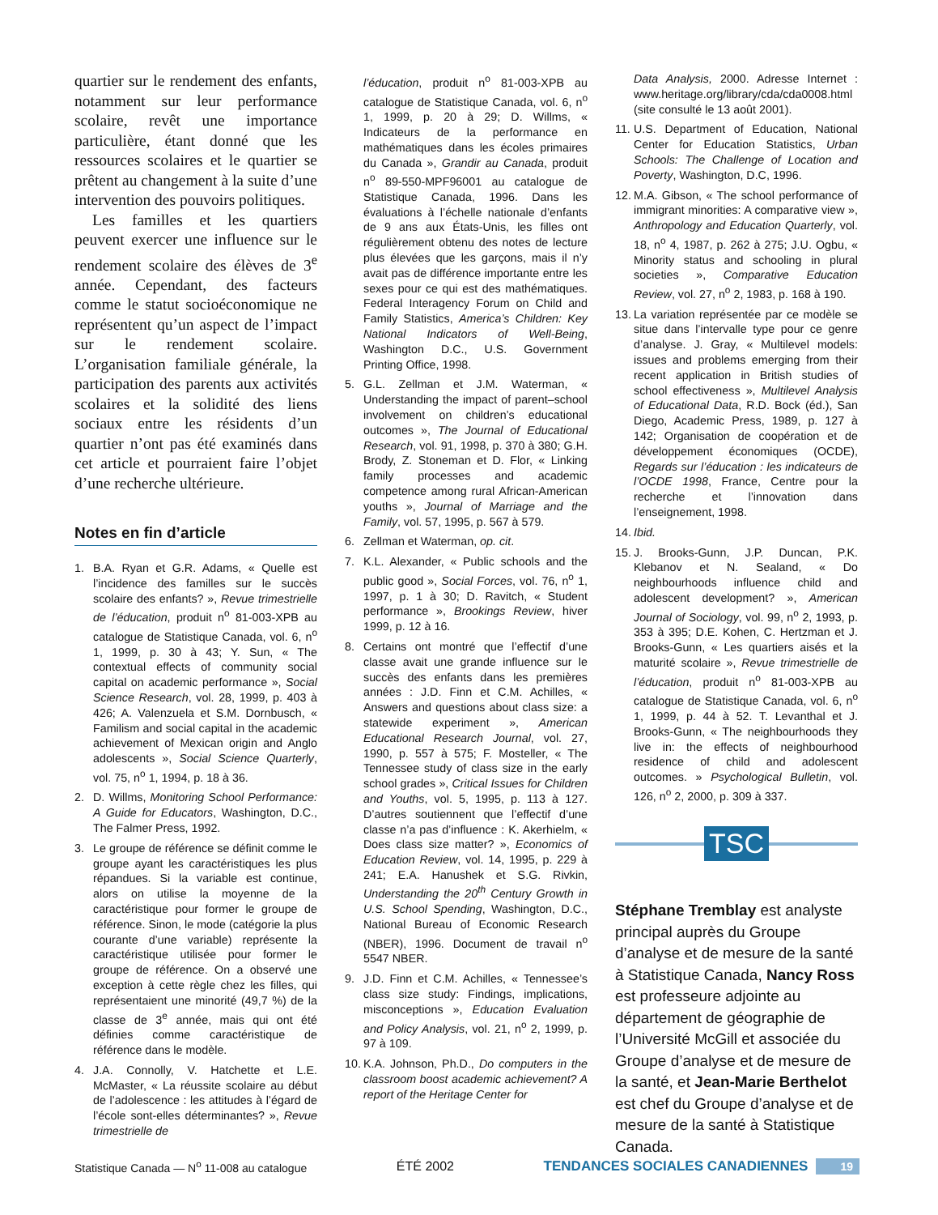quartier sur le rendement des enfants, notamment sur leur performance scolaire, revêt une importance particulière, étant donné que les ressources scolaires et le quartier se prêtent au changement à la suite d’une intervention des pouvoirs politiques.
Les familles et les quartiers peuvent exercer une influence sur le rendement scolaire des élèves de 3<sup>e</sup> année. Cependant, des facteurs comme le statut socioéconomique ne représentent qu’un aspect de l’impact sur le rendement scolaire. L’organisation familiale générale, la participation des parents aux activités scolaires et la solidité des liens sociaux entre les résidents d’un quartier n’ont pas été examinés dans cet article et pourraient faire l’objet d’une recherche ultérieure.
Notes en fin d’article
1. B.A. Ryan et G.R. Adams, « Quelle est l’incidence des familles sur le succès scolaire des enfants? », Revue trimestrielle de l’éducation, produit n<sup>o</sup> 81-003-XPB au catalogue de Statistique Canada, vol. 6, n<sup>o</sup> 1, 1999, p. 30 à 43; Y. Sun, « The contextual effects of community social capital on academic performance », Social Science Research, vol. 28, 1999, p. 403 à 426; A. Valenzuela et S.M. Dornbusch, « Familism and social capital in the academic achievement of Mexican origin and Anglo adolescents », Social Science Quarterly, vol. 75, n<sup>o</sup> 1, 1994, p. 18 à 36.
2. D. Willms, Monitoring School Performance: A Guide for Educators, Washington, D.C., The Falmer Press, 1992.
3. Le groupe de référence se définit comme le groupe ayant les caractéristiques les plus répandues. Si la variable est continue, alors on utilise la moyenne de la caractéristique pour former le groupe de référence. Sinon, le mode (catégorie la plus courante d’une variable) représente la caractéristique utilisée pour former le groupe de référence. On a observé une exception à cette règle chez les filles, qui représentaient une minorité (49,7 %) de la classe de 3<sup>e</sup> année, mais qui ont été définies comme caractéristique de référence dans le modèle.
4. J.A. Connolly, V. Hatchette et L.E. McMaster, « La réussite scolaire au début de l’adolescence : les attitudes à l’égard de l’école sont-elles déterminantes? », Revue trimestrielle de
l’éducation, produit n<sup>o</sup> 81-003-XPB au catalogue de Statistique Canada, vol. 6, n<sup>o</sup> 1, 1999, p. 20 à 29; D. Willms, « Indicateurs de la performance en mathématiques dans les écoles primaires du Canada », Grandir au Canada, produit n<sup>o</sup> 89-550-MPF96001 au catalogue de Statistique Canada, 1996. Dans les évaluations à l’échelle nationale d’enfants de 9 ans aux États-Unis, les filles ont régulièrement obtenu des notes de lecture plus élevées que les garçons, mais il n’y avait pas de différence importante entre les sexes pour ce qui est des mathématiques. Federal Interagency Forum on Child and Family Statistics, America’s Children: Key National Indicators of Well-Being, Washington D.C., U.S. Government Printing Office, 1998.
5. G.L. Zellman et J.M. Waterman, « Understanding the impact of parent–school involvement on children’s educational outcomes », The Journal of Educational Research, vol. 91, 1998, p. 370 à 380; G.H. Brody, Z. Stoneman et D. Flor, « Linking family processes and academic competence among rural African-American youths », Journal of Marriage and the Family, vol. 57, 1995, p. 567 à 579.
6. Zellman et Waterman, op. cit.
7. K.L. Alexander, « Public schools and the public good », Social Forces, vol. 76, n<sup>o</sup> 1, 1997, p. 1 à 30; D. Ravitch, « Student performance », Brookings Review, hiver 1999, p. 12 à 16.
8. Certains ont montré que l’effectif d’une classe avait une grande influence sur le succès des enfants dans les premières années : J.D. Finn et C.M. Achilles, « Answers and questions about class size: a statewide experiment », American Educational Research Journal, vol. 27, 1990, p. 557 à 575; F. Mosteller, « The Tennessee study of class size in the early school grades », Critical Issues for Children and Youths, vol. 5, 1995, p. 113 à 127. D’autres soutiennent que l’effectif d’une classe n’a pas d’influence : K. Akerhielm, « Does class size matter? », Economics of Education Review, vol. 14, 1995, p. 229 à 241; E.A. Hanushek et S.G. Rivkin, Understanding the 20<sup>th</sup> Century Growth in U.S. School Spending, Washington, D.C., National Bureau of Economic Research (NBER), 1996. Document de travail n<sup>o</sup> 5547 NBER.
9. J.D. Finn et C.M. Achilles, « Tennessee’s class size study: Findings, implications, misconceptions », Education Evaluation and Policy Analysis, vol. 21, n<sup>o</sup> 2, 1999, p. 97 à 109.
10. K.A. Johnson, Ph.D., Do computers in the classroom boost academic achievement? A report of the Heritage Center for
Data Analysis, 2000. Adresse Internet : www.heritage.org/library/cda/cda0008.html (site consulté le 13 août 2001).
11. U.S. Department of Education, National Center for Education Statistics, Urban Schools: The Challenge of Location and Poverty, Washington, D.C, 1996.
12. M.A. Gibson, « The school performance of immigrant minorities: A comparative view », Anthropology and Education Quarterly, vol. 18, n<sup>o</sup> 4, 1987, p. 262 à 275; J.U. Ogbu, « Minority status and schooling in plural societies », Comparative Education Review, vol. 27, n<sup>o</sup> 2, 1983, p. 168 à 190.
13. La variation représentée par ce modèle se situe dans l’intervalle type pour ce genre d’analyse. J. Gray, « Multilevel models: issues and problems emerging from their recent application in British studies of school effectiveness », Multilevel Analysis of Educational Data, R.D. Bock (éd.), San Diego, Academic Press, 1989, p. 127 à 142; Organisation de coopération et de développement économiques (OCDE), Regards sur l’éducation : les indicateurs de l’OCDE 1998, France, Centre pour la recherche et l’innovation dans l’enseignement, 1998.
14. Ibid.
15. J. Brooks-Gunn, J.P. Duncan, P.K. Klebanov et N. Sealand, « Do neighbourhoods influence child and adolescent development? », American Journal of Sociology, vol. 99, n<sup>o</sup> 2, 1993, p. 353 à 395; D.E. Kohen, C. Hertzman et J. Brooks-Gunn, « Les quartiers aisés et la maturité scolaire », Revue trimestrielle de l’éducation, produit n<sup>o</sup> 81-003-XPB au catalogue de Statistique Canada, vol. 6, n<sup>o</sup> 1, 1999, p. 44 à 52. T. Levanthal et J. Brooks-Gunn, « The neighbourhoods they live in: the effects of neighbourhood residence of child and adolescent outcomes. » Psychological Bulletin, vol. 126, n<sup>o</sup> 2, 2000, p. 309 à 337.
TSC
Stéphane Tremblay est analyste principal auprès du Groupe d’analyse et de mesure de la santé à Statistique Canada, Nancy Ross est professeure adjointe au département de géographie de l’Université McGill et associée du Groupe d’analyse et de mesure de la santé, et Jean-Marie Berthelot est chef du Groupe d’analyse et de mesure de la santé à Statistique Canada.
Statistique Canada — N<sup>o</sup> 11-008 au catalogue ÉTÉ 2002 TENDANCES SOCIALES CANADIENNES 19